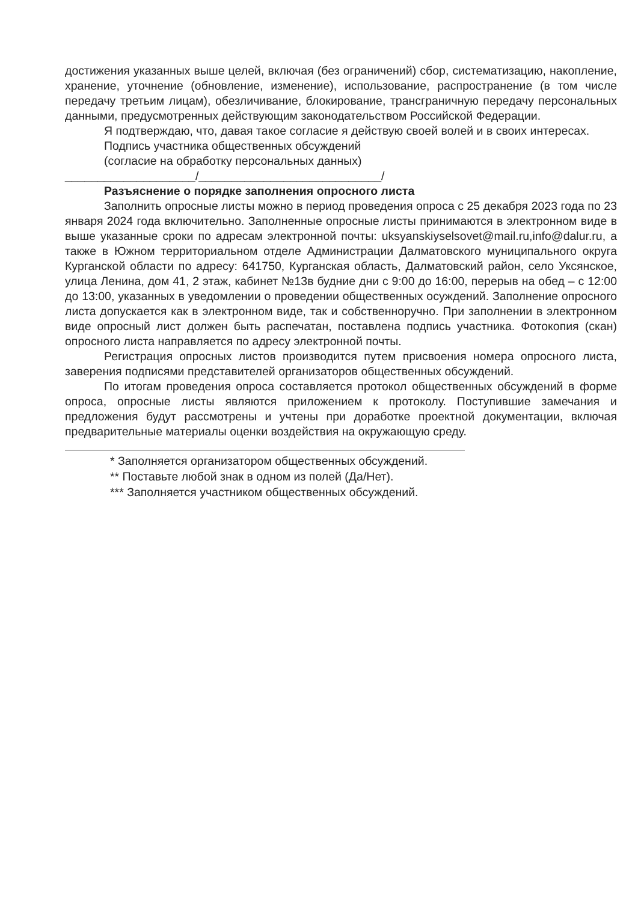достижения указанных выше целей, включая (без ограничений) сбор, систематизацию, накопление, хранение, уточнение (обновление, изменение), использование, распространение (в том числе передачу третьим лицам), обезличивание, блокирование, трансграничную передачу персональных данными, предусмотренных действующим законодательством Российской Федерации.
Я подтверждаю, что, давая такое согласие я действую своей волей и в своих интересах.
Подпись участника общественных обсуждений
(согласие на обработку персональных данных)
____________________/____________________________/
Разъяснение о порядке заполнения опросного листа
Заполнить опросные листы можно в период проведения опроса с 25 декабря 2023 года по 23 января 2024 года включительно. Заполненные опросные листы принимаются в электронном виде в выше указанные сроки по адресам электронной почты: uksyanskiyselsovet@mail.ru,info@dalur.ru, а также в Южном территориальном отделе Администрации Далматовского муниципального округа Курганской области по адресу: 641750, Курганская область, Далматовский район, село Уксянское, улица Ленина, дом 41, 2 этаж, кабинет №13в будние дни с 9:00 до 16:00, перерыв на обед – с 12:00 до 13:00, указанных в уведомлении о проведении общественных осуждений. Заполнение опросного листа допускается как в электронном виде, так и собственноручно. При заполнении в электронном виде опросный лист должен быть распечатан, поставлена подпись участника. Фотокопия (скан) опросного листа направляется по адресу электронной почты.
Регистрация опросных листов производится путем присвоения номера опросного листа, заверения подписями представителей организаторов общественных обсуждений.
По итогам проведения опроса составляется протокол общественных обсуждений в форме опроса, опросные листы являются приложением к протоколу. Поступившие замечания и предложения будут рассмотрены и учтены при доработке проектной документации, включая предварительные материалы оценки воздействия на окружающую среду.
* Заполняется организатором общественных обсуждений.
** Поставьте любой знак в одном из полей (Да/Нет).
*** Заполняется участником общественных обсуждений.